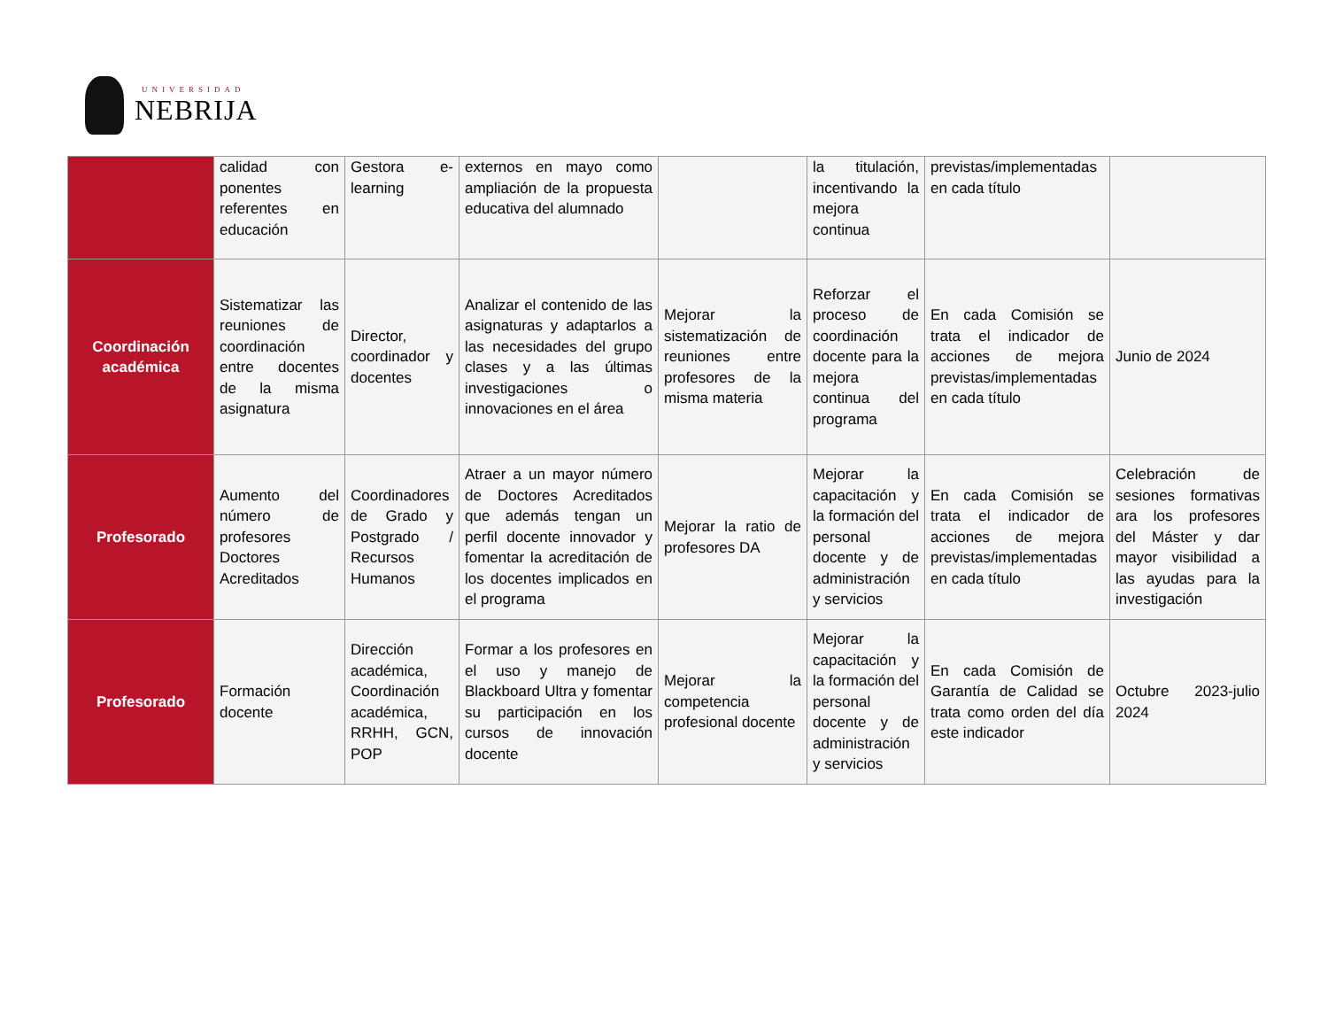UNIVERSIDAD
NEBRIJA
| | calidad con ponentes referentes en educación | Gestora e-learning | externos en mayo como ampliación de la propuesta educativa del alumnado | | la titulación, incentivando la mejora continua | previstas/implementadas en cada título | |
| Coordinación académica | Sistematizar las reuniones de coordinación entre docentes de la misma asignatura | Director, coordinador y docentes | Analizar el contenido de las asignaturas y adaptarlos a las necesidades del grupo clases y a las últimas investigaciones o innovaciones en el área | Mejorar la sistematización de reuniones entre profesores de la misma materia | Reforzar el proceso de coordinación docente para la mejora continua del programa | En cada Comisión se trata el indicador de acciones de mejora previstas/implementadas en cada título | Junio de 2024 |
| Profesorado | Aumento del número de profesores Doctores Acreditados | Coordinadores de Grado y Postgrado / Recursos Humanos | Atraer a un mayor número de Doctores Acreditados que además tengan un perfil docente innovador y fomentar la acreditación de los docentes implicados en el programa | Mejorar la ratio de profesores DA | Mejorar la capacitación y la formación del personal docente y de administración y servicios | En cada Comisión se trata el indicador de acciones de mejora previstas/implementadas en cada título | Celebración de sesiones formativas ara los profesores del Máster y dar mayor visibilidad a las ayudas para la investigación |
| Profesorado | Formación docente | Dirección académica, Coordinación académica, RRHH, GCN, POP | Formar a los profesores en el uso y manejo de Blackboard Ultra y fomentar su participación en los cursos de innovación docente | Mejorar la competencia profesional docente | Mejorar la capacitación y la formación del personal docente y de administración y servicios | En cada Comisión de Garantía de Calidad se trata como orden del día este indicador | Octubre 2023-julio 2024 |